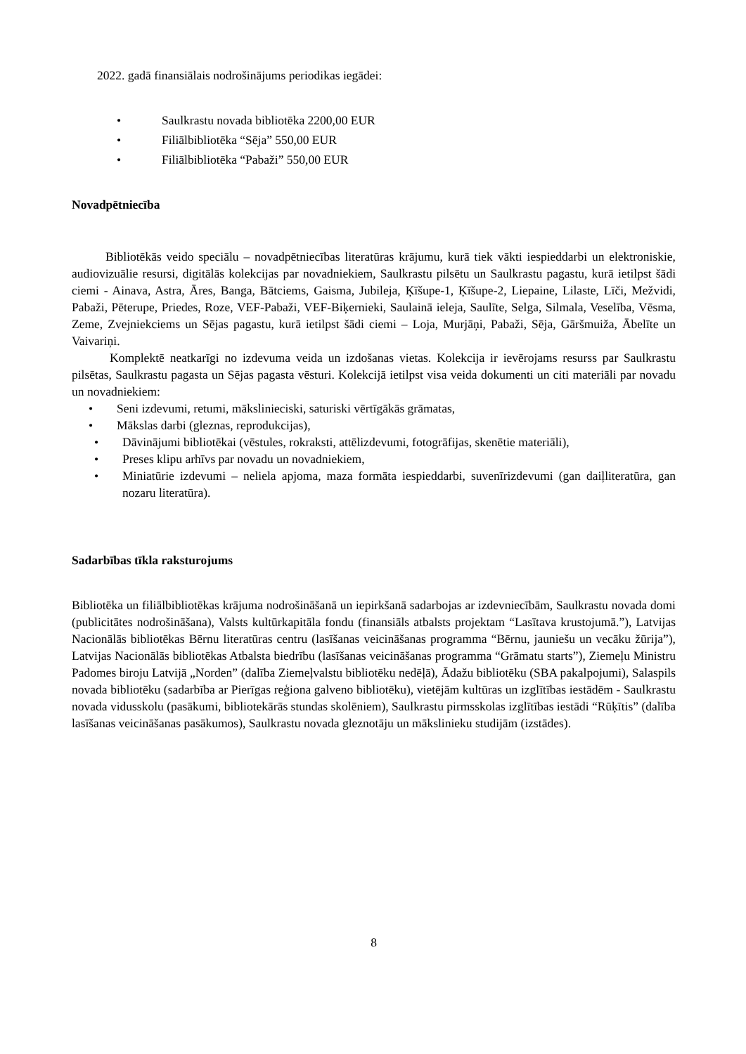2022. gadā finansiālais nodrošinājums periodikas iegādei:
• Saulkrastu novada bibliotēka 2200,00 EUR
• Filiālbibliotēka “Sēja” 550,00 EUR
• Filiālbibliotēka “Pabaži” 550,00 EUR
Novadpētniecība
Bibliotēkās veido speciālu – novadpētniecības literatūras krājumu, kurā tiek vākti iespieddarbi un elektroniskie, audiovizuālie resursi, digitālās kolekcijas par novadniekiem, Saulkrastu pilsētu un Saulkrastu pagastu, kurā ietilpst šādi ciemi - Ainava, Astra, Āres, Banga, Bātciems, Gaisma, Jubileja, Ķīšupe-1, Ķīšupe-2, Liepaine, Lilaste, Līči, Mežvidi, Pabaži, Pēterupe, Priedes, Roze, VEF-Pabaži, VEF-Biķernieki, Saulainā ieleja, Saulīte, Selga, Silmala, Veselība, Vēsma, Zeme, Zvejniekciems un Sējas pagastu, kurā ietilpst šādi ciemi – Loja, Murjāņi, Pabaži, Sēja, Gāršmuiža, Ābelīte un Vaivariņi.
Komplektē neatkarīgi no izdevuma veida un izdošanas vietas. Kolekcija ir ievērojams resurss par Saulkrastu pilsētas, Saulkrastu pagasta un Sējas pagasta vēsturi. Kolekcijā ietilpst visa veida dokumenti un citi materiāli par novadu un novadniekiem:
• Seni izdevumi, retumi, mākslinieciski, saturiski vērtīgākās grāmatas,
• Mākslas darbi (gleznas, reprodukcijas),
• Dāvinājumi bibliotēkai (vēstules, rokraksti, attēlizdevumi, fotogrāfijas, skenētie materiāli),
• Preses klipu arhīvs par novadu un novadniekiem,
• Miniatūrie izdevumi – neliela apjoma, maza formāta iespieddarbi, suvenīrizdevumi (gan daiļliteratūra, gan nozaru literatūra).
Sadarbības tīkla raksturojums
Bibliotēka un filiālbibliotēkas krājuma nodrošināšanā un iepirkšanā sadarbojas ar izdevniecībām, Saulkrastu novada domi (publicitātes nodrošināšana), Valsts kultūrkapitāla fondu (finansiāls atbalsts projektam “Lasītava krustojumā.”), Latvijas Nacionālās bibliotēkas Bērnu literatūras centru (lasīšanas veicināšanas programma “Bērnu, jauniešu un vecāku žūrija”), Latvijas Nacionālās bibliotēkas Atbalsta biedrību (lasīšanas veicināšanas programma “Grāmatu starts”), Ziemeļu Ministru Padomes biroju Latvijā „Norden” (dalība Ziemeļvalstu bibliotēku nedēļā), Ādažu bibliotēku (SBA pakalpojumi), Salaspils novada bibliotēku (sadarbība ar Pierīgas reģiona galveno bibliotēku), vietējām kultūras un izglītības iestādēm - Saulkrastu novada vidusskolu (pasākumi, bibliotekārās stundas skolēniem), Saulkrastu pirmsskolas izglītības iestādi “Rūķītis” (dalība lasīšanas veicināšanas pasākumos), Saulkrastu novada gleznotāju un mākslinieku studijām (izstādes).
8